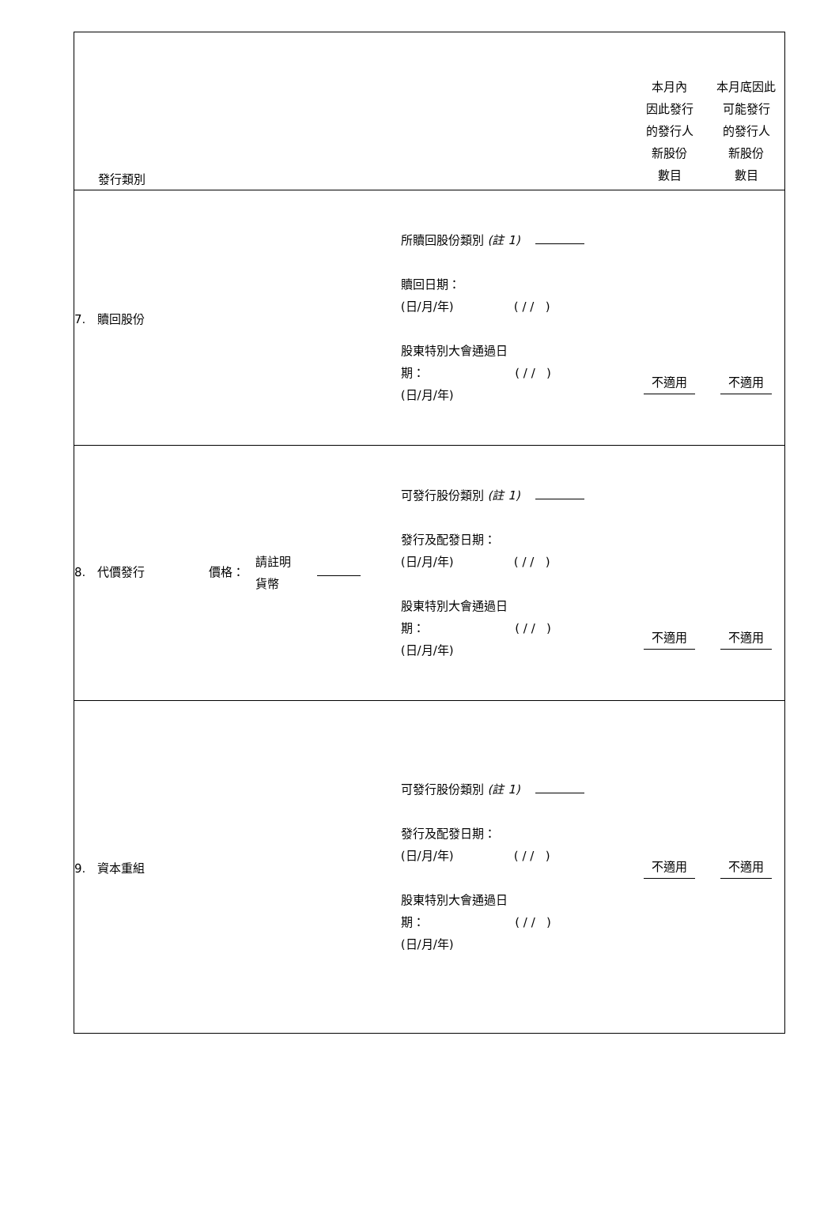| 發行類別 | | 本月內 因此發行 的發行人 新股份 數目 | 本月底因此 可能發行 的發行人 新股份 數目 |
| 7. 贖回股份 | 所贖回股份類別 (註 1) 贖回日期： (日/月/年) ( / / ) 股東特別大會通過日 期： ( / / ) (日/月/年) | 不適用 | 不適用 |
| 8. 代價發行 價格： 請註明 貨幣 | 可發行股份類別 (註 1) 發行及配發日期： (日/月/年) ( / / ) 股東特別大會通過日 期： ( / / ) (日/月/年) | 不適用 | 不適用 |
| 9. 資本重組 | 可發行股份類別 (註 1) 發行及配發日期： (日/月/年) ( / / ) 股東特別大會通過日 期： ( / / ) (日/月/年) | 不適用 | 不適用 |